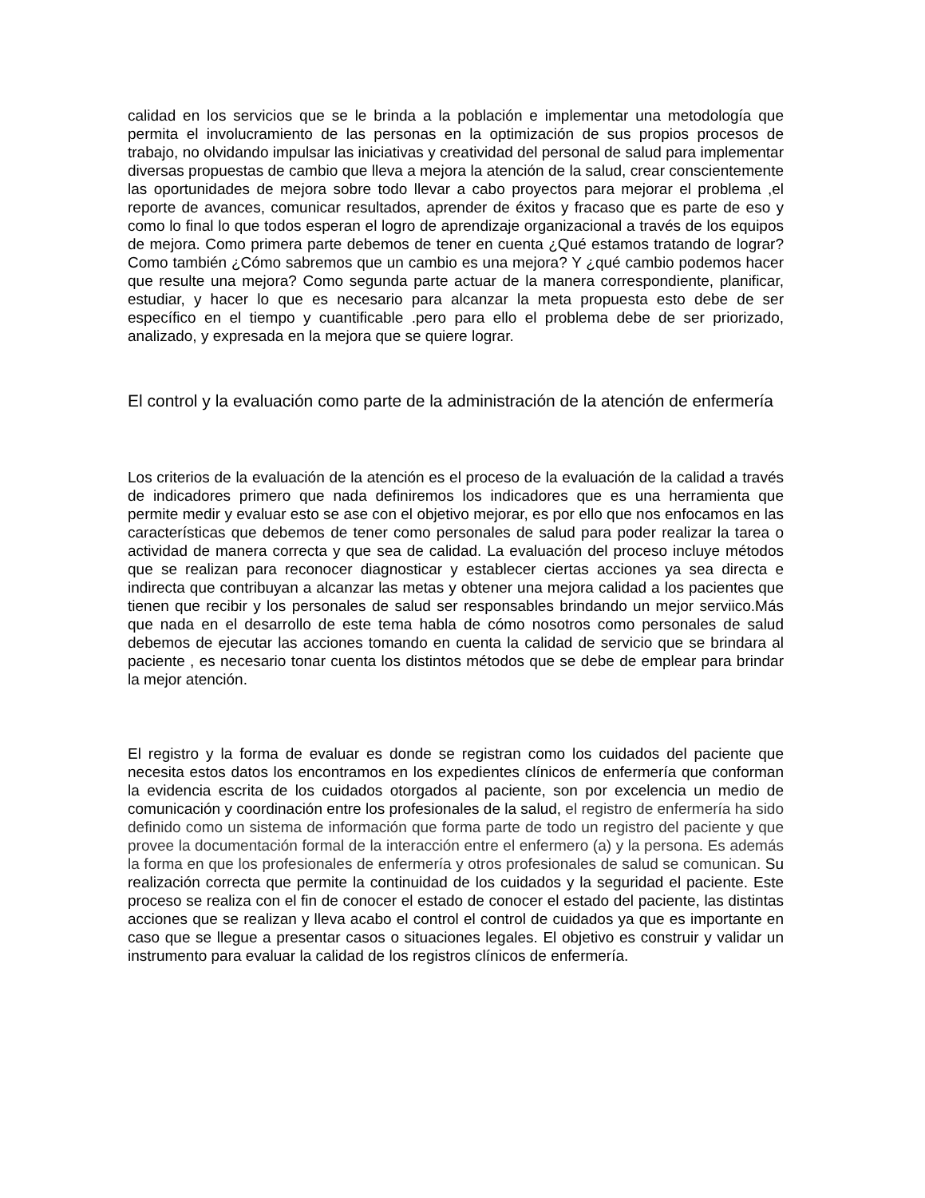calidad en los servicios que se le brinda a la población e implementar una metodología que permita el involucramiento de las personas en la optimización de sus propios procesos de trabajo, no olvidando impulsar las iniciativas y creatividad del personal de salud para implementar diversas propuestas de cambio que lleva a mejora la atención de la salud, crear conscientemente las oportunidades de mejora sobre todo llevar a cabo proyectos para mejorar el problema ,el reporte de avances, comunicar resultados, aprender de éxitos y fracaso que es parte de eso y como lo final lo que todos esperan el logro de aprendizaje organizacional a través de los equipos de mejora. Como primera parte debemos de tener en cuenta ¿Qué estamos tratando de lograr? Como también ¿Cómo sabremos que un cambio es una mejora? Y ¿qué cambio podemos hacer que resulte una mejora? Como segunda parte actuar de la manera correspondiente, planificar, estudiar, y hacer lo que es necesario para alcanzar la meta propuesta esto debe de ser específico en el tiempo y cuantificable .pero para ello el problema debe de ser priorizado, analizado, y expresada en la mejora que se quiere lograr.
El control y la evaluación como parte de la administración de la atención de enfermería
Los criterios de la evaluación de la atención es el proceso de la evaluación de la calidad a través de indicadores primero que nada definiremos los indicadores que es una herramienta que permite medir y evaluar esto se ase con el objetivo mejorar, es por ello que nos enfocamos en las características que debemos de tener como personales de salud para poder realizar la tarea o actividad de manera correcta y que sea de calidad. La evaluación del proceso incluye métodos que se realizan para reconocer diagnosticar y establecer ciertas acciones ya sea directa e indirecta que contribuyan a alcanzar las metas y obtener una mejora calidad a los pacientes que tienen que recibir y los personales de salud ser responsables brindando un mejor serviico.Más que nada en el desarrollo de este tema habla de cómo nosotros como personales de salud debemos de ejecutar las acciones tomando en cuenta la calidad de servicio que se brindara al paciente , es necesario tonar cuenta los distintos métodos que se debe de emplear para brindar la mejor atención.
El registro y la forma de evaluar es donde se registran como los cuidados del paciente que necesita estos datos los encontramos en los expedientes clínicos de enfermería que conforman la evidencia escrita de los cuidados otorgados al paciente, son por excelencia un medio de comunicación y coordinación entre los profesionales de la salud, el registro de enfermería ha sido definido como un sistema de información que forma parte de todo un registro del paciente y que provee la documentación formal de la interacción entre el enfermero (a) y la persona. Es además la forma en que los profesionales de enfermería y otros profesionales de salud se comunican. Su realización correcta que permite la continuidad de los cuidados y la seguridad el paciente. Este proceso se realiza con el fin de conocer el estado de conocer el estado del paciente, las distintas acciones que se realizan y lleva acabo el control el control de cuidados ya que es importante en caso que se llegue a presentar casos o situaciones legales. El objetivo es construir y validar un instrumento para evaluar la calidad de los registros clínicos de enfermería.